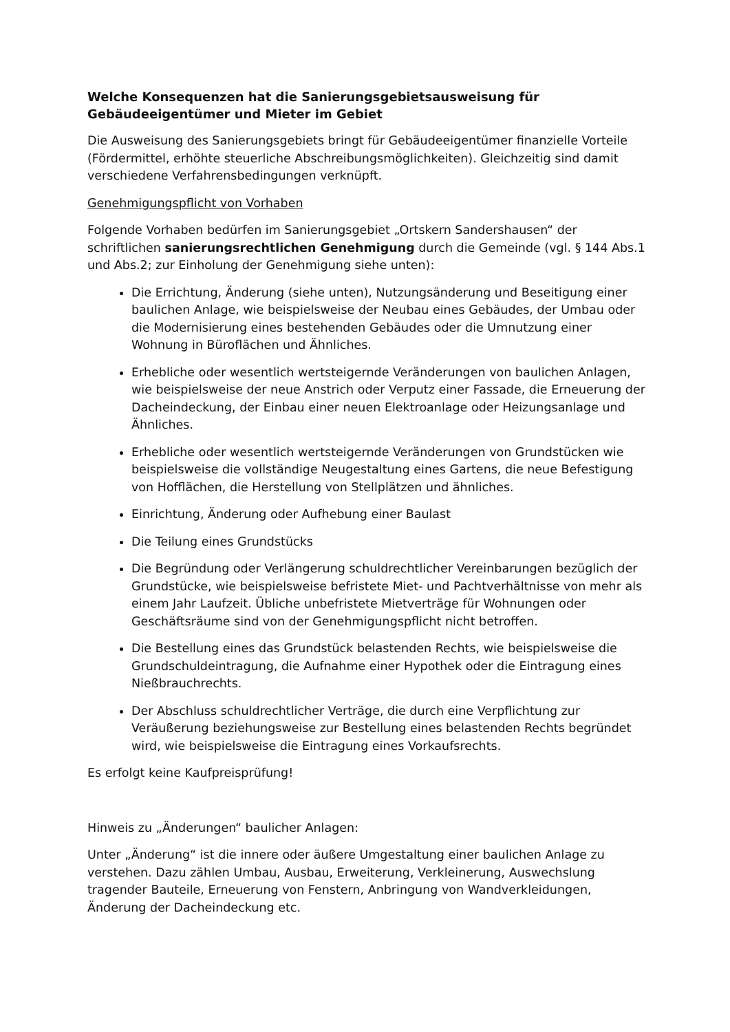Welche Konsequenzen hat die Sanierungsgebietsausweisung für Gebäudeeigentümer und Mieter im Gebiet
Die Ausweisung des Sanierungsgebiets bringt für Gebäudeeigentümer finanzielle Vorteile (Fördermittel, erhöhte steuerliche Abschreibungsmöglichkeiten). Gleichzeitig sind damit verschiedene Verfahrensbedingungen verknüpft.
Genehmigungspflicht von Vorhaben
Folgende Vorhaben bedürfen im Sanierungsgebiet „Ortskern Sandershausen“ der schriftlichen sanierungsrechtlichen Genehmigung durch die Gemeinde (vgl. § 144 Abs.1 und Abs.2; zur Einholung der Genehmigung siehe unten):
Die Errichtung, Änderung (siehe unten), Nutzungsänderung und Beseitigung einer baulichen Anlage, wie beispielsweise der Neubau eines Gebäudes, der Umbau oder die Modernisierung eines bestehenden Gebäudes oder die Umnutzung einer Wohnung in Büroflächen und Ähnliches.
Erhebliche oder wesentlich wertsteigernde Veränderungen von baulichen Anlagen, wie beispielsweise der neue Anstrich oder Verputz einer Fassade, die Erneuerung der Dacheindeckung, der Einbau einer neuen Elektroanlage oder Heizungsanlage und Ähnliches.
Erhebliche oder wesentlich wertsteigernde Veränderungen von Grundstücken wie beispielsweise die vollständige Neugestaltung eines Gartens, die neue Befestigung von Hofflächen, die Herstellung von Stellplätzen und ähnliches.
Einrichtung, Änderung oder Aufhebung einer Baulast
Die Teilung eines Grundstücks
Die Begründung oder Verlängerung schuldrechtlicher Vereinbarungen bezüglich der Grundstücke, wie beispielsweise befristete Miet- und Pachtverhältnisse von mehr als einem Jahr Laufzeit. Übliche unbefristete Mietverträge für Wohnungen oder Geschäftsräume sind von der Genehmigungspflicht nicht betroffen.
Die Bestellung eines das Grundstück belastenden Rechts, wie beispielsweise die Grundschuldeintragung, die Aufnahme einer Hypothek oder die Eintragung eines Nießbrauchrechts.
Der Abschluss schuldrechtlicher Verträge, die durch eine Verpflichtung zur Veräußerung beziehungsweise zur Bestellung eines belastenden Rechts begründet wird, wie beispielsweise die Eintragung eines Vorkaufsrechts.
Es erfolgt keine Kaufpreisprüfung!
Hinweis zu „Änderungen“ baulicher Anlagen:
Unter „Änderung“ ist die innere oder äußere Umgestaltung einer baulichen Anlage zu verstehen. Dazu zählen Umbau, Ausbau, Erweiterung, Verkleinerung, Auswechslung tragender Bauteile, Erneuerung von Fenstern, Anbringung von Wandverkleidungen, Änderung der Dacheindeckung etc.